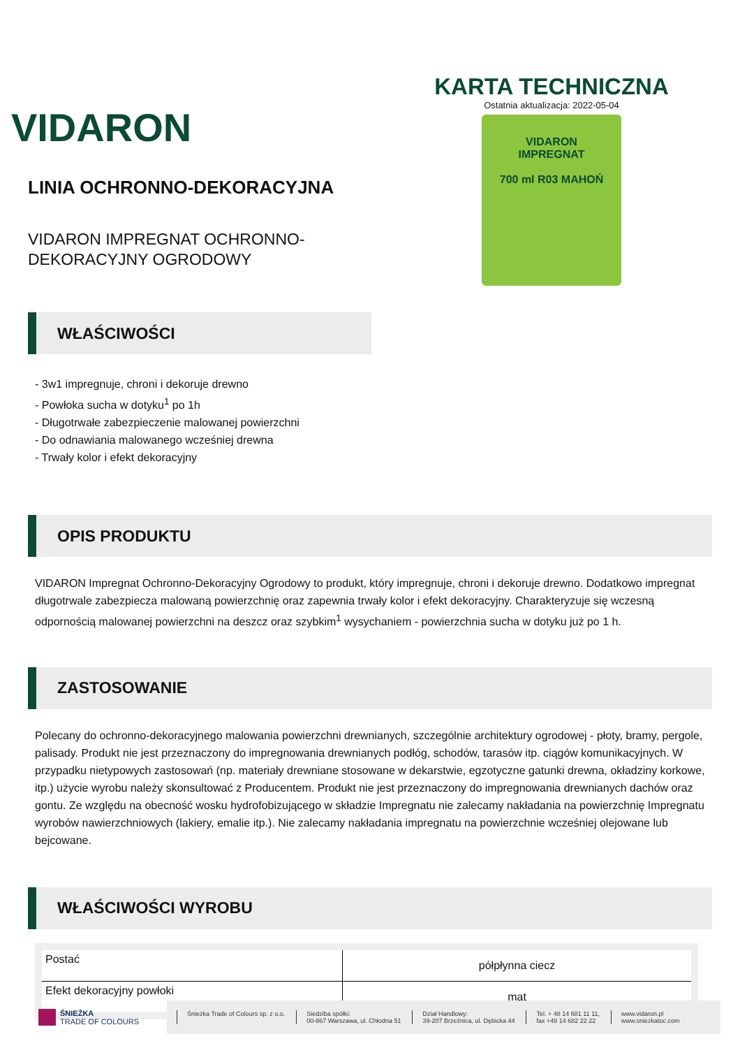VIDARON
LINIA OCHRONNO-DEKORACYJNA
VIDARON IMPREGNAT OCHRONNO-
DEKORACYJNY OGRODOWY
KARTA TECHNICZNA
Ostatnia aktualizacja: 2022-05-04
VIDARON
IMPREGNAT
700 ml R03 MAHOŃ
WŁAŚCIWOŚCI
- 3w1 impregnuje, chroni i dekoruje drewno
- Powłoka sucha w dotyku<sup>1</sup> po 1h
- Długotrwałe zabezpieczenie malowanej powierzchni
- Do odnawiania malowanego wcześniej drewna
- Trwały kolor i efekt dekoracyjny
OPIS PRODUKTU
VIDARON Impregnat Ochronno-Dekoracyjny Ogrodowy to produkt, który impregnuje, chroni i dekoruje drewno. Dodatkowo impregnat długotrwale zabezpiecza malowaną powierzchnię oraz zapewnia trwały kolor i efekt dekoracyjny. Charakteryzuje się wczesną odpornością malowanej powierzchni na deszcz oraz szybkim<sup>1</sup> wysychaniem - powierzchnia sucha w dotyku już po 1 h.
ZASTOSOWANIE
Polecany do ochronno-dekoracyjnego malowania powierzchni drewnianych, szczególnie architektury ogrodowej - płoty, bramy, pergole, palisady. Produkt nie jest przeznaczony do impregnowania drewnianych podłóg, schodów, tarasów itp. ciągów komunikacyjnych. W przypadku nietypowych zastosowań (np. materiały drewniane stosowane w dekarstwie, egzotyczne gatunki drewna, okładziny korkowe, itp.) użycie wyrobu należy skonsultować z Producentem. Produkt nie jest przeznaczony do impregnowania drewnianych dachów oraz gontu. Ze względu na obecność wosku hydrofobizującego w składzie Impregnatu nie zalecamy nakładania na powierzchnię Impregnatu wyrobów nawierzchniowych (lakiery, emalie itp.). Nie zalecamy nakładania impregnatu na powierzchnie wcześniej olejowane lub bejcowane.
WŁAŚCIWOŚCI WYROBU
| Postać | półpłynna ciecz |
| Efekt dekoracyjny powłoki | mat |
ŚNIEŻKA
TRADE OF COLOURS
Śnieżka Trade of Colours sp. z o.o.
Siedziba spółki:
00-867 Warszawa, ul. Chłodna 51
Dział Handlowy:
39-207 Brzeźnica, ul. Dębicka 44
Tel. + 48 14 681 11 11,
fax +48 14 682 22 22
www.vidaron.pl
www.sniezkatoc.com